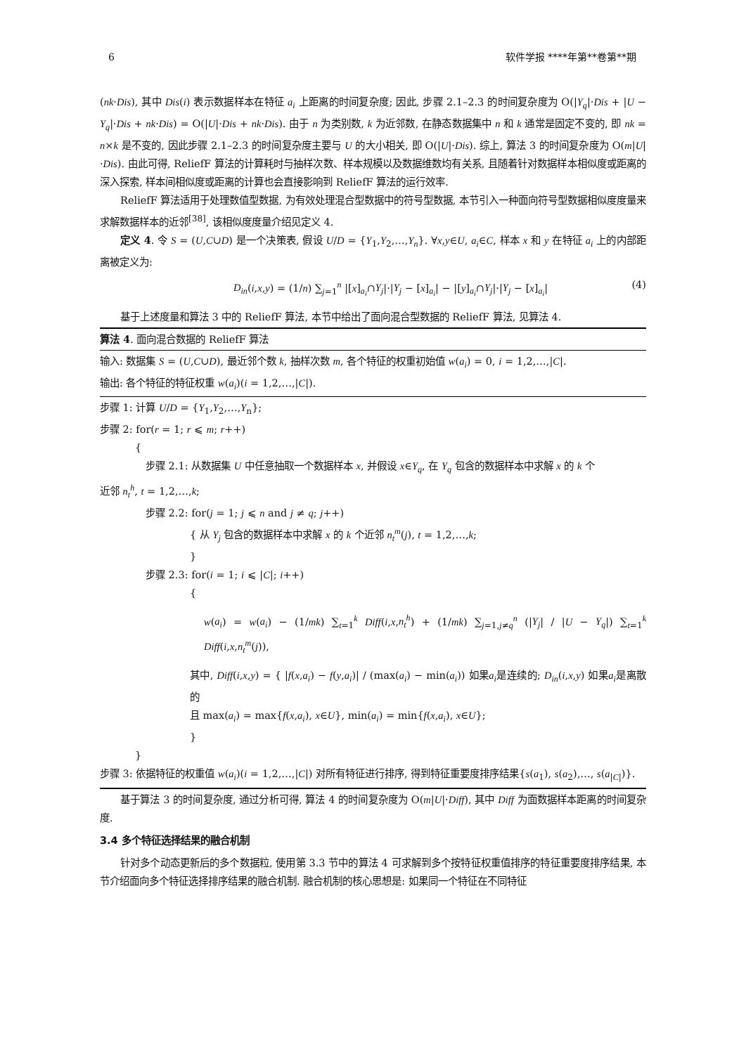6 软件学报 ****年第**卷第**期
(nk·Dis), 其中 Dis(i) 表示数据样本在特征 a<sub>i</sub> 上距离的时间复杂度; 因此, 步骤 2.1–2.3 的时间复杂度为 O(|Y<sub>q</sub>|·Dis + |U − Y<sub>q</sub>|·Dis + nk·Dis) = O(|U|·Dis + nk·Dis). 由于 n 为类别数, k 为近邻数, 在静态数据集中 n 和 k 通常是固定不变的, 即 nk = n×k 是不变的, 因此步骤 2.1–2.3 的时间复杂度主要与 U 的大小相关, 即 O(|U|·Dis). 综上, 算法 3 的时间复杂度为 O(m|U|·Dis). 由此可得, ReliefF 算法的计算耗时与抽样次数、样本规模以及数据维数均有关系, 且随着针对数据样本相似度或距离的深入探索, 样本间相似度或距离的计算也会直接影响到 ReliefF 算法的运行效率.
ReliefF 算法适用于处理数值型数据, 为有效处理混合型数据中的符号型数据, 本节引入一种面向符号型数据相似度度量来求解数据样本的近邻<sup>[38]</sup>, 该相似度度量介绍见定义 4.
定义 4. 令 S = (U,C∪D) 是一个决策表, 假设 U/D = {Y<sub>1</sub>,Y<sub>2</sub>,…,Y<sub>n</sub>}. ∀x,y∈U, a<sub>i</sub>∈C, 样本 x 和 y 在特征 a<sub>i</sub> 上的内部距离被定义为:
D<sub>in</sub>(i,x,y) = (1/n) ∑<sub>j=1</sub><sup>n</sup> |[x]<sub>a<sub>i</sub></sub>∩Y<sub>j</sub>|·|Y<sub>j</sub> − [x]<sub>a<sub>i</sub></sub>| − |[y]<sub>a<sub>i</sub></sub>∩Y<sub>j</sub>|·|Y<sub>j</sub> − [x]<sub>a<sub>i</sub></sub>| (4)
基于上述度量和算法 3 中的 ReliefF 算法, 本节中给出了面向混合型数据的 ReliefF 算法, 见算法 4.
算法 4. 面向混合数据的 ReliefF 算法
输入: 数据集 S = (U,C∪D), 最近邻个数 k, 抽样次数 m, 各个特征的权重初始值 w(a<sub>i</sub>) = 0, i = 1,2,…,|C|.
输出: 各个特征的特征权重 w(a<sub>i</sub>)(i = 1,2,…,|C|).
步骤 1: 计算 U/D = {Y<sub>1</sub>,Y<sub>2</sub>,…,Y<sub>n</sub>};
步骤 2: for(r = 1; r ⩽ m; r++)
{
步骤 2.1: 从数据集 U 中任意抽取一个数据样本 x, 并假设 x∈Y<sub>q</sub>, 在 Y<sub>q</sub> 包含的数据样本中求解 x 的 k 个
近邻 n<sub>t</sub><sup>h</sup>, t = 1,2,…,k;
步骤 2.2: for(j = 1; j ⩽ n and j ≠ q; j++)
{ 从 Y<sub>j</sub> 包含的数据样本中求解 x 的 k 个近邻 n<sub>t</sub><sup>m</sup>(j), t = 1,2,…,k;
}
步骤 2.3: for(i = 1; i ⩽ |C|; i++)
{
w(a<sub>i</sub>) = w(a<sub>i</sub>) − (1/mk) ∑<sub>t=1</sub><sup>k</sup> Diff(i,x,n<sub>t</sub><sup>h</sup>) + (1/mk) ∑<sub>j=1,j≠q</sub><sup>n</sup> (|Y<sub>j</sub>| / |U − Y<sub>q</sub>|) ∑<sub>t=1</sub><sup>k</sup> Diff(i,x,n<sub>t</sub><sup>m</sup>(j)),
其中, Diff(i,x,y) = { |f(x,a<sub>i</sub>) − f(y,a<sub>i</sub>)| / (max(a<sub>i</sub>) − min(a<sub>i</sub>)) 如果a<sub>i</sub>是连续的; D<sub>in</sub>(i,x,y) 如果a<sub>i</sub>是离散的
且 max(a<sub>i</sub>) = max{f(x,a<sub>i</sub>), x∈U}, min(a<sub>i</sub>) = min{f(x,a<sub>i</sub>), x∈U};
}
}
步骤 3: 依据特征的权重值 w(a<sub>i</sub>)(i = 1,2,…,|C|) 对所有特征进行排序, 得到特征重要度排序结果{s(a<sub>1</sub>), s(a<sub>2</sub>),…, s(a<sub>|C|</sub>)}.
基于算法 3 的时间复杂度, 通过分析可得, 算法 4 的时间复杂度为 O(m|U|·Diff), 其中 Diff 为面数据样本距离的时间复杂度.
3.4 多个特征选择结果的融合机制
针对多个动态更新后的多个数据粒, 使用第 3.3 节中的算法 4 可求解到多个按特征权重值排序的特征重要度排序结果, 本节介绍面向多个特征选择排序结果的融合机制. 融合机制的核心思想是: 如果同一个特征在不同特征